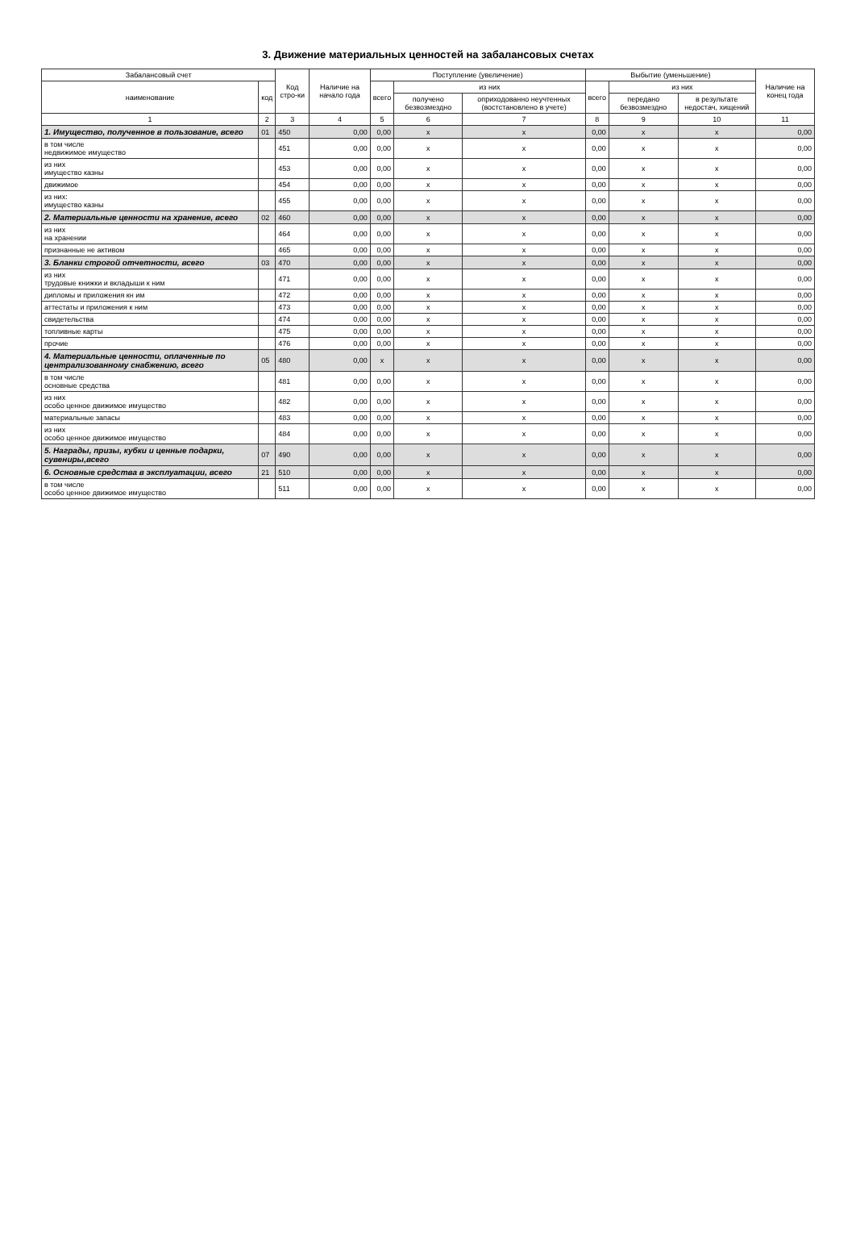3. Движение материальных ценностей на забалансовых счетах
| Забалансовый счет | | Код стро-ки | Наличие на начало года | Поступление (увеличение) | | | Выбытие (уменьшение) | | | Наличие на конец года |
| --- | --- | --- | --- | --- | --- | --- | --- | --- | --- | --- |
| наименование | код | | | всего | из них | | всего | из них | | |
| | | | | | получено безвозмездно | оприходованно неучтенных (востстановлено в учете) | | передано безвозмездно | в результате недостач, хищений | |
| 1 | 2 | 3 | 4 | 5 | 6 | 7 | 8 | 9 | 10 | 11 |
| 1. Имущество, полученное в пользование, всего | 01 | 450 | 0,00 | 0,00 | x | x | 0,00 | x | x | 0,00 |
| в том числе недвижимое имущество | | 451 | 0,00 | 0,00 | x | x | 0,00 | x | x | 0,00 |
| из них имущество казны | | 453 | 0,00 | 0,00 | x | x | 0,00 | x | x | 0,00 |
| движимое | | 454 | 0,00 | 0,00 | x | x | 0,00 | x | x | 0,00 |
| из них: имущество казны | | 455 | 0,00 | 0,00 | x | x | 0,00 | x | x | 0,00 |
| 2. Материальные ценности на хранение, всего | 02 | 460 | 0,00 | 0,00 | x | x | 0,00 | x | x | 0,00 |
| из них на хранении | | 464 | 0,00 | 0,00 | x | x | 0,00 | x | x | 0,00 |
| признанные не активом | | 465 | 0,00 | 0,00 | x | x | 0,00 | x | x | 0,00 |
| 3. Бланки строгой отчетности, всего | 03 | 470 | 0,00 | 0,00 | x | x | 0,00 | x | x | 0,00 |
| из них трудовые книжки и вкладыши к ним | | 471 | 0,00 | 0,00 | x | x | 0,00 | x | x | 0,00 |
| дипломы и приложения кн им | | 472 | 0,00 | 0,00 | x | x | 0,00 | x | x | 0,00 |
| аттестаты и приложения к ним | | 473 | 0,00 | 0,00 | x | x | 0,00 | x | x | 0,00 |
| свидетельства | | 474 | 0,00 | 0,00 | x | x | 0,00 | x | x | 0,00 |
| топливные карты | | 475 | 0,00 | 0,00 | x | x | 0,00 | x | x | 0,00 |
| прочие | | 476 | 0,00 | 0,00 | x | x | 0,00 | x | x | 0,00 |
| 4. Материальные ценности, оплаченные по централизованному снабжению, всего | 05 | 480 | 0,00 | x | x | x | 0,00 | x | x | 0,00 |
| в том числе основные средства | | 481 | 0,00 | 0,00 | x | x | 0,00 | x | x | 0,00 |
| из них особо ценное движимое имущество | | 482 | 0,00 | 0,00 | x | x | 0,00 | x | x | 0,00 |
| материальные запасы | | 483 | 0,00 | 0,00 | x | x | 0,00 | x | x | 0,00 |
| из них особо ценное движимое имущество | | 484 | 0,00 | 0,00 | x | x | 0,00 | x | x | 0,00 |
| 5. Награды, призы, кубки и ценные подарки, сувениры,всего | 07 | 490 | 0,00 | 0,00 | x | x | 0,00 | x | x | 0,00 |
| 6. Основные средства в эксплуатации, всего | 21 | 510 | 0,00 | 0,00 | x | x | 0,00 | x | x | 0,00 |
| в том числе особо ценное движимое имущество | | 511 | 0,00 | 0,00 | x | x | 0,00 | x | x | 0,00 |